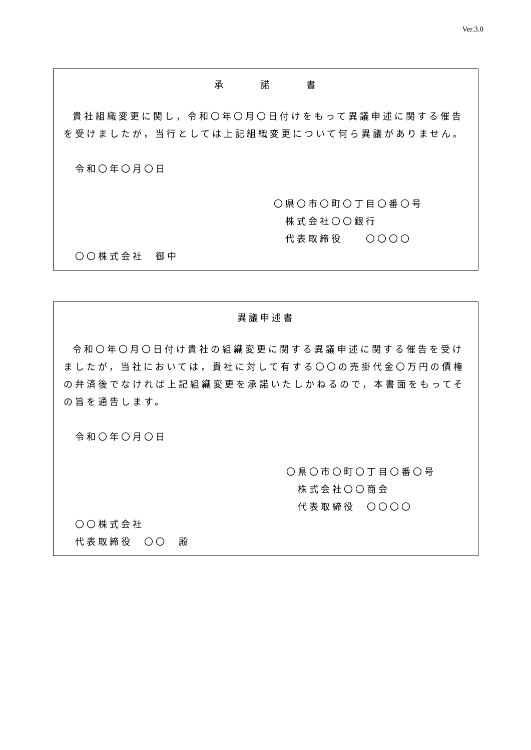Ver.3.0
承　　　諾　　　書
貴社組織変更に関し，令和〇年〇月〇日付けをもって異議申述に関する催告を受けましたが，当行としては上記組織変更について何ら異議がありません。
　令和〇年〇月〇日
〇県〇市〇町〇丁目〇番〇号
　株式会社〇〇銀行
　代表取締役　　〇〇〇〇
　〇〇株式会社　御中
異議申述書
令和〇年〇月〇日付け貴社の組織変更に関する異議申述に関する催告を受けましたが，当社においては，貴社に対して有する〇〇の売掛代金〇万円の債権の弁済後でなければ上記組織変更を承諾いたしかねるので，本書面をもってその旨を通告します。
　令和〇年〇月〇日
〇県〇市〇町〇丁目〇番〇号
　株式会社〇〇商会
　代表取締役　〇〇〇〇
　〇〇株式会社
　代表取締役　〇〇　殿